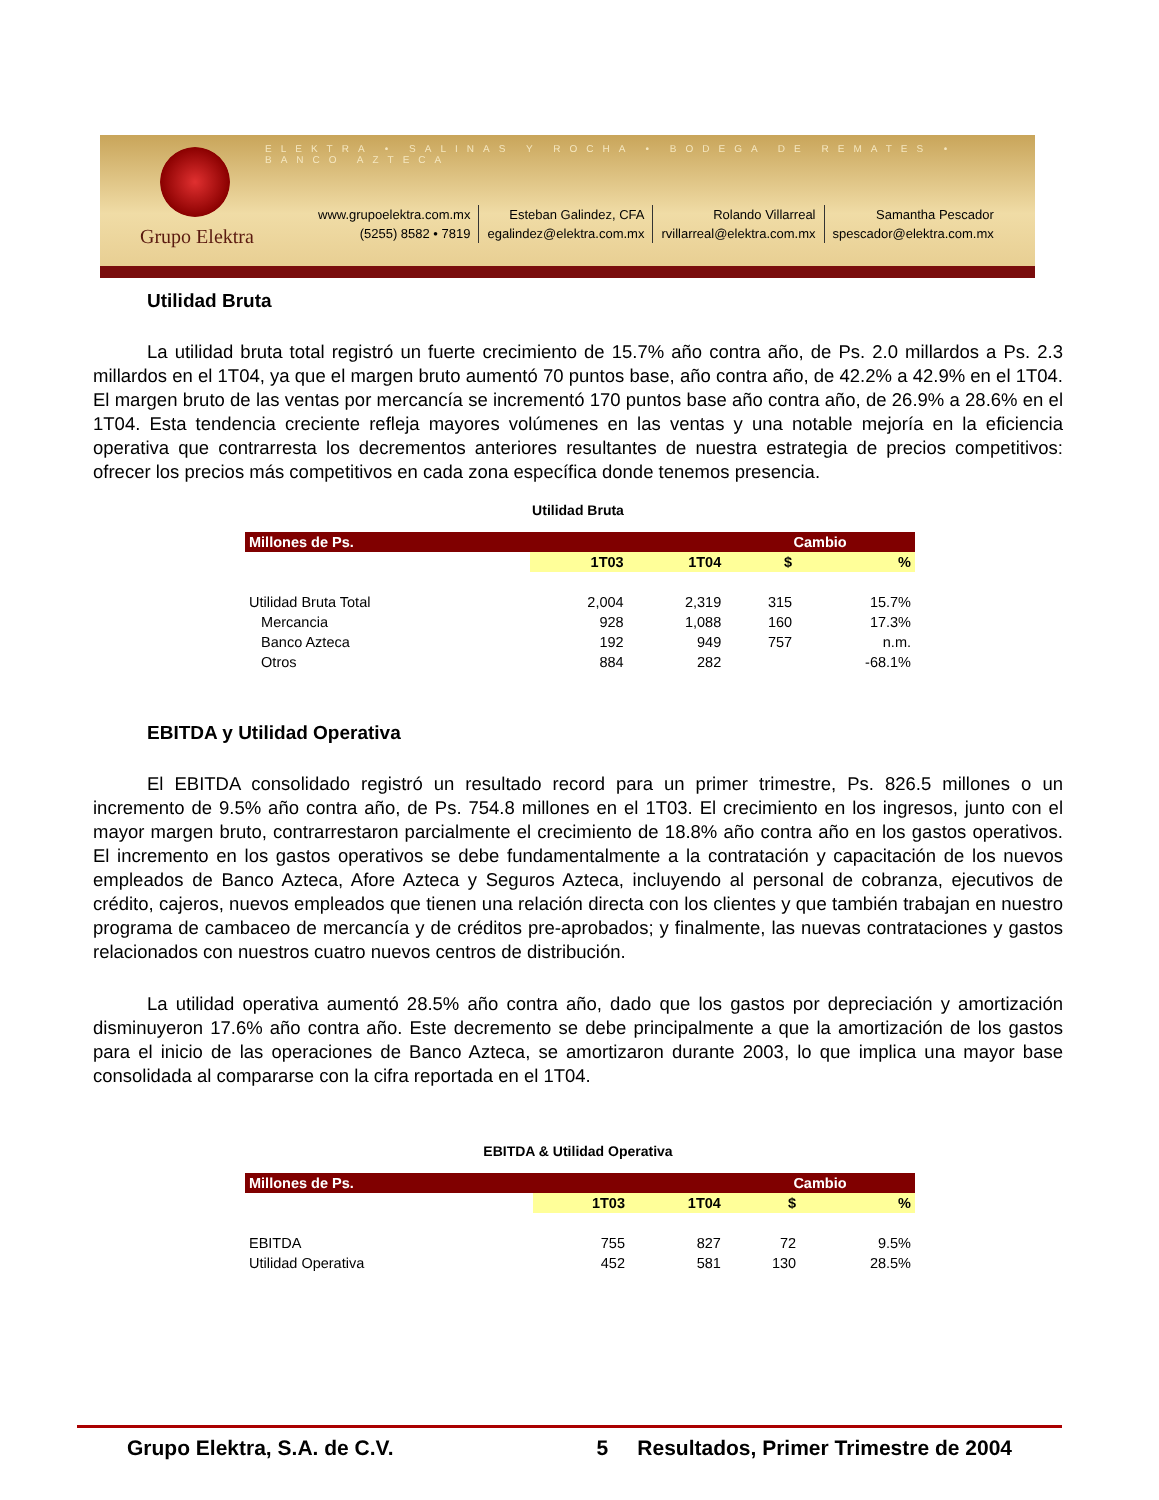ELEKTRA • SALINAS Y ROCHA • BODEGA DE REMATES • BANCO AZTECA
Grupo Elektra
www.grupoelektra.com.mx
(5255) 8582 • 7819
Esteban Galindez, CFA
egalindez@elektra.com.mx
Rolando Villarreal
rvillarreal@elektra.com.mx
Samantha Pescador
spescador@elektra.com.mx
Utilidad Bruta
La utilidad bruta total registró un fuerte crecimiento de 15.7% año contra año, de Ps. 2.0 millardos a Ps. 2.3 millardos en el 1T04, ya que el margen bruto aumentó 70 puntos base, año contra año, de 42.2% a 42.9% en el 1T04. El margen bruto de las ventas por mercancía se incrementó 170 puntos base año contra año, de 26.9% a 28.6% en el 1T04. Esta tendencia creciente refleja mayores volúmenes en las ventas y una notable mejoría en la eficiencia operativa que contrarresta los decrementos anteriores resultantes de nuestra estrategia de precios competitivos: ofrecer los precios más competitivos en cada zona específica donde tenemos presencia.
Utilidad Bruta
| Millones de Ps. | | | Cambio | |
| --- | --- | --- | --- | --- |
| | 1T03 | 1T04 | $ | % |
| Utilidad Bruta Total | 2,004 | 2,319 | 315 | 15.7% |
| Mercancia | 928 | 1,088 | 160 | 17.3% |
| Banco Azteca | 192 | 949 | 757 | n.m. |
| Otros | 884 | 282 | | -68.1% |
EBITDA y Utilidad Operativa
El EBITDA consolidado registró un resultado record para un primer trimestre, Ps. 826.5 millones o un incremento de 9.5% año contra año, de Ps. 754.8 millones en el 1T03. El crecimiento en los ingresos, junto con el mayor margen bruto, contrarrestaron parcialmente el crecimiento de 18.8% año contra año en los gastos operativos. El incremento en los gastos operativos se debe fundamentalmente a la contratación y capacitación de los nuevos empleados de Banco Azteca, Afore Azteca y Seguros Azteca, incluyendo al personal de cobranza, ejecutivos de crédito, cajeros, nuevos empleados que tienen una relación directa con los clientes y que también trabajan en nuestro programa de cambaceo de mercancía y de créditos pre-aprobados; y finalmente, las nuevas contrataciones y gastos relacionados con nuestros cuatro nuevos centros de distribución.
La utilidad operativa aumentó 28.5% año contra año, dado que los gastos por depreciación y amortización disminuyeron 17.6% año contra año. Este decremento se debe principalmente a que la amortización de los gastos para el inicio de las operaciones de Banco Azteca, se amortizaron durante 2003, lo que implica una mayor base consolidada al compararse con la cifra reportada en el 1T04.
EBITDA & Utilidad Operativa
| Millones de Ps. | | | Cambio | |
| --- | --- | --- | --- | --- |
| | 1T03 | 1T04 | $ | % |
| EBITDA | 755 | 827 | 72 | 9.5% |
| Utilidad Operativa | 452 | 581 | 130 | 28.5% |
Grupo Elektra, S.A. de C.V. 5 Resultados, Primer Trimestre de 2004